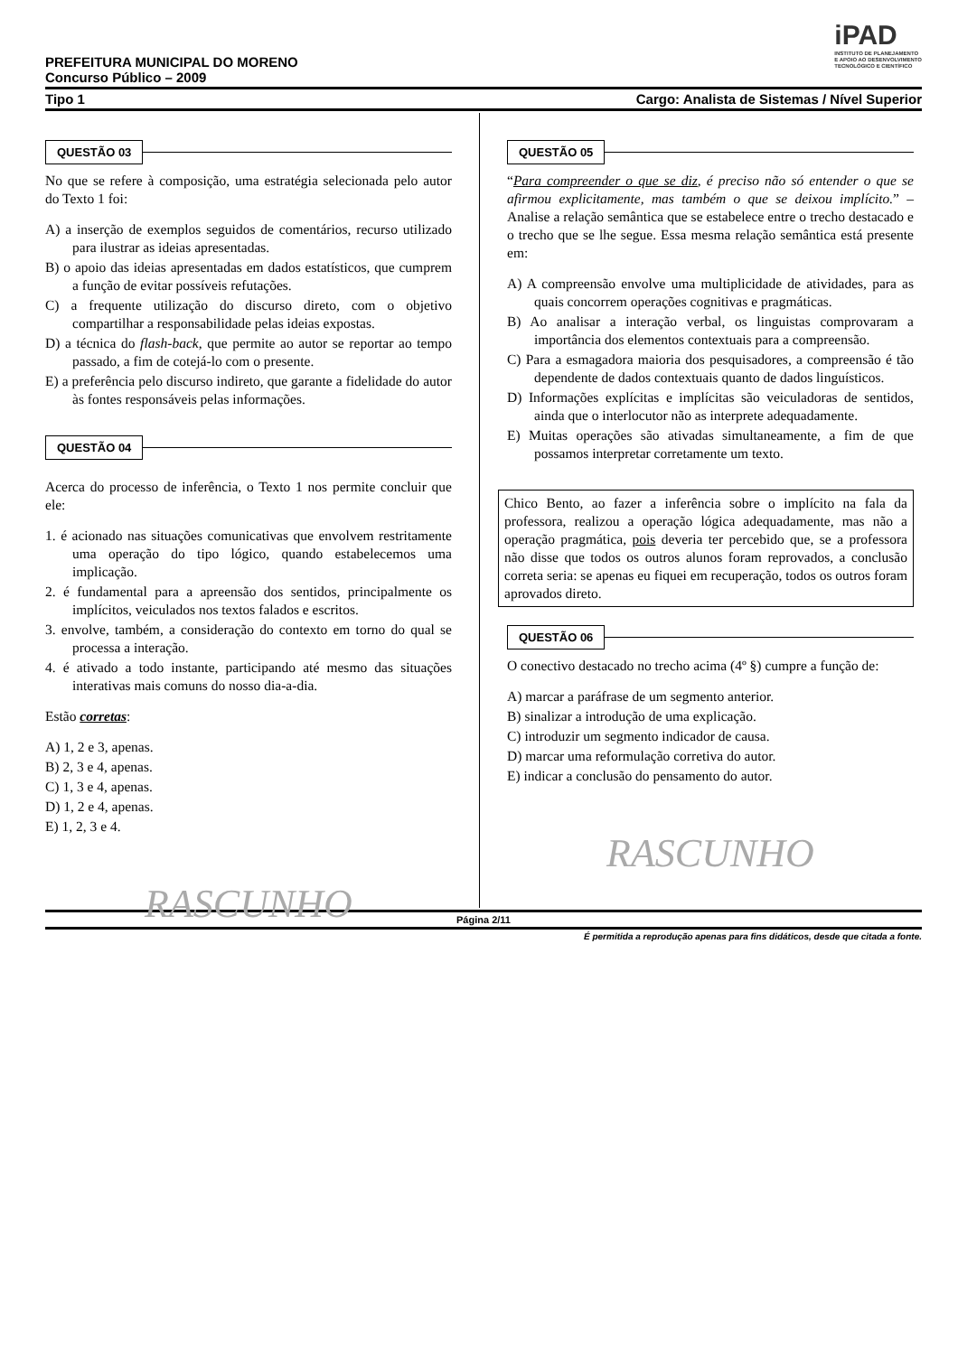iPAD
INSTITUTO DE PLANEJAMENTO
E APOIO AO DESENVOLVIMENTO
TECNOLÓGICO E CIENTÍFICO
PREFEITURA MUNICIPAL DO MORENO
Concurso Público – 2009
Tipo 1 Cargo: Analista de Sistemas / Nível Superior
QUESTÃO 03
No que se refere à composição, uma estratégia selecionada pelo autor do Texto 1 foi:
A) a inserção de exemplos seguidos de comentários, recurso utilizado para ilustrar as ideias apresentadas.
B) o apoio das ideias apresentadas em dados estatísticos, que cumprem a função de evitar possíveis refutações.
C) a frequente utilização do discurso direto, com o objetivo compartilhar a responsabilidade pelas ideias expostas.
D) a técnica do flash-back, que permite ao autor se reportar ao tempo passado, a fim de cotejá-lo com o presente.
E) a preferência pelo discurso indireto, que garante a fidelidade do autor às fontes responsáveis pelas informações.
QUESTÃO 04
Acerca do processo de inferência, o Texto 1 nos permite concluir que ele:
1. é acionado nas situações comunicativas que envolvem restritamente uma operação do tipo lógico, quando estabelecemos uma implicação.
2. é fundamental para a apreensão dos sentidos, principalmente os implícitos, veiculados nos textos falados e escritos.
3. envolve, também, a consideração do contexto em torno do qual se processa a interação.
4. é ativado a todo instante, participando até mesmo das situações interativas mais comuns do nosso dia-a-dia.
Estão corretas:
A) 1, 2 e 3, apenas.
B) 2, 3 e 4, apenas.
C) 1, 3 e 4, apenas.
D) 1, 2 e 4, apenas.
E) 1, 2, 3 e 4.
RASCUNHO
QUESTÃO 05
“Para compreender o que se diz, é preciso não só entender o que se afirmou explicitamente, mas também o que se deixou implícito.” – Analise a relação semântica que se estabelece entre o trecho destacado e o trecho que se lhe segue. Essa mesma relação semântica está presente em:
A) A compreensão envolve uma multiplicidade de atividades, para as quais concorrem operações cognitivas e pragmáticas.
B) Ao analisar a interação verbal, os linguistas comprovaram a importância dos elementos contextuais para a compreensão.
C) Para a esmagadora maioria dos pesquisadores, a compreensão é tão dependente de dados contextuais quanto de dados linguísticos.
D) Informações explícitas e implícitas são veiculadoras de sentidos, ainda que o interlocutor não as interprete adequadamente.
E) Muitas operações são ativadas simultaneamente, a fim de que possamos interpretar corretamente um texto.
Chico Bento, ao fazer a inferência sobre o implícito na fala da professora, realizou a operação lógica adequadamente, mas não a operação pragmática, pois deveria ter percebido que, se a professora não disse que todos os outros alunos foram reprovados, a conclusão correta seria: se apenas eu fiquei em recuperação, todos os outros foram aprovados direto.
QUESTÃO 06
O conectivo destacado no trecho acima (4º §) cumpre a função de:
A) marcar a paráfrase de um segmento anterior.
B) sinalizar a introdução de uma explicação.
C) introduzir um segmento indicador de causa.
D) marcar uma reformulação corretiva do autor.
E) indicar a conclusão do pensamento do autor.
RASCUNHO
Página 2/11
É permitida a reprodução apenas para fins didáticos, desde que citada a fonte.